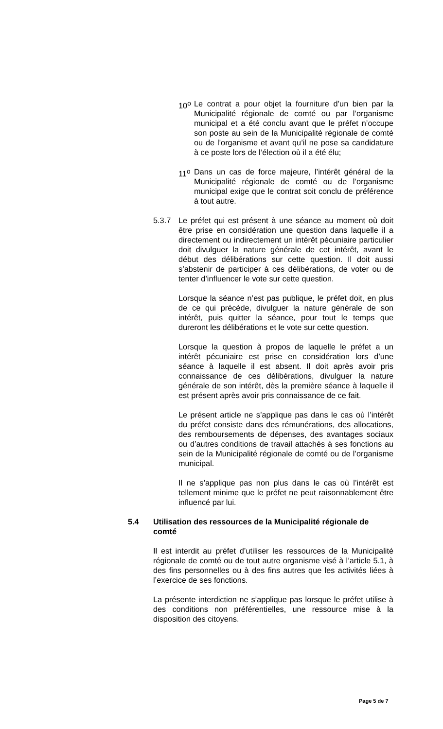10<sup>o</sup> Le contrat a pour objet la fourniture d’un bien par la Municipalité régionale de comté ou par l’organisme municipal et a été conclu avant que le préfet n’occupe son poste au sein de la Municipalité régionale de comté ou de l’organisme et avant qu’il ne pose sa candidature à ce poste lors de l’élection où il a été élu;
11<sup>o</sup> Dans un cas de force majeure, l’intérêt général de la Municipalité régionale de comté ou de l’organisme municipal exige que le contrat soit conclu de préférence à tout autre.
5.3.7 Le préfet qui est présent à une séance au moment où doit être prise en considération une question dans laquelle il a directement ou indirectement un intérêt pécuniaire particulier doit divulguer la nature générale de cet intérêt, avant le début des délibérations sur cette question. Il doit aussi s’abstenir de participer à ces délibérations, de voter ou de tenter d’influencer le vote sur cette question.
Lorsque la séance n’est pas publique, le préfet doit, en plus de ce qui précède, divulguer la nature générale de son intérêt, puis quitter la séance, pour tout le temps que dureront les délibérations et le vote sur cette question.
Lorsque la question à propos de laquelle le préfet a un intérêt pécuniaire est prise en considération lors d’une séance à laquelle il est absent. Il doit après avoir pris connaissance de ces délibérations, divulguer la nature générale de son intérêt, dès la première séance à laquelle il est présent après avoir pris connaissance de ce fait.
Le présent article ne s’applique pas dans le cas où l’intérêt du préfet consiste dans des rémunérations, des allocations, des remboursements de dépenses, des avantages sociaux ou d’autres conditions de travail attachés à ses fonctions au sein de la Municipalité régionale de comté ou de l’organisme municipal.
Il ne s’applique pas non plus dans le cas où l’intérêt est tellement minime que le préfet ne peut raisonnablement être influencé par lui.
5.4 Utilisation des ressources de la Municipalité régionale de comté
Il est interdit au préfet d’utiliser les ressources de la Municipalité régionale de comté ou de tout autre organisme visé à l’article 5.1, à des fins personnelles ou à des fins autres que les activités liées à l’exercice de ses fonctions.
La présente interdiction ne s’applique pas lorsque le préfet utilise à des conditions non préférentielles, une ressource mise à la disposition des citoyens.
Page 5 de 7